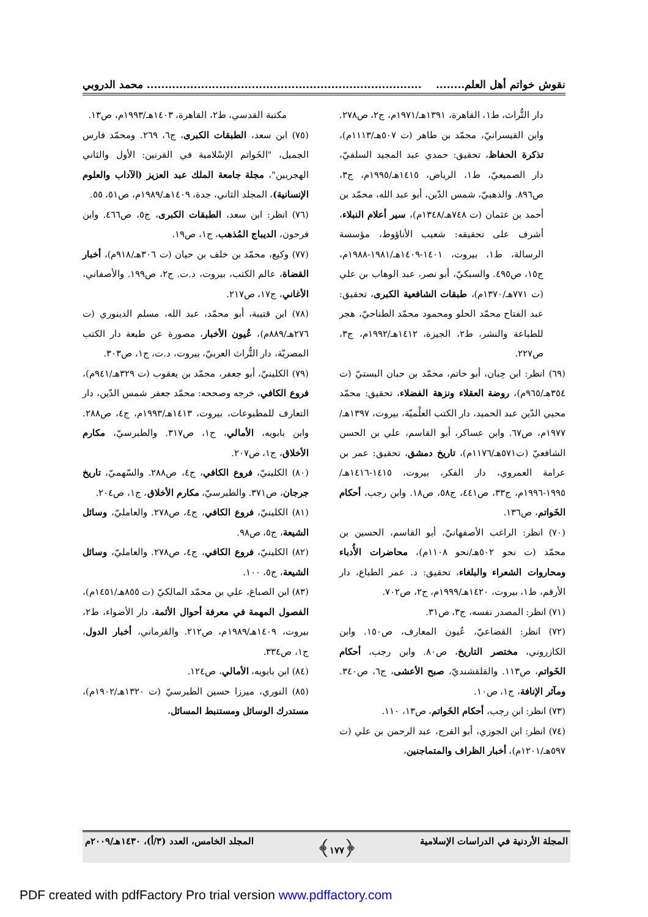نقوش خواتم أهل العلم.................................................................................... محمد الدروبي
دار التُّراث، ط١، القاهرة، ١٣٩١هـ/١٩٧١م، ج٢، ص٢٧٨. وابن القيسرانيّ، محمّد بن طاهر (ت ٥٠٧هـ/١١١٣م)، تذكرة الحفاظ، تحقيق: حمدي عبد المجيد السلفيّ، دار الصميعيّ، ط١، الرياض، ١٤١٥هـ/١٩٩٥م، ج٣، ص٨٩٦. والذهبيّ، شمس الدّين، أبو عبد الله، محمّد بن أحمد بن عثمان (ت ٧٤٨هـ/١٣٤٨م)، سير أعلام النبلاء، أشرف على تحقيقه: شعيب الأناؤوط، مؤسسة الرسالة، ط١، بيروت، ١٤٠١-١٤٠٩هـ/١٩٨١-١٩٨٨م، ج١٥، ص٤٩٥. والسبكيّ، أبو نصر، عبد الوهاب بن علي (ت ٧٧١هـ/١٣٧٠م)، طبقات الشافعية الكبرى، تحقيق: عبد الفتاح محمّد الحلو ومحمود محمّد الطناحيّ، هجر للطباعة والنشر، ط٢، الجيزة، ١٤١٢هـ/١٩٩٢م، ج٣، ص٢٢٧.
(٦٩) انظر: ابن حِبان، أبو حاتم، محمّد بن حبان البستيّ (ت ٣٥٤هـ/٩٦٥م)، روضة العقلاء ونزهة الفضلاء، تحقيق: محمّد محيي الدّين عبد الحميد، دار الكتب العلْميّة، بيروت، ١٣٩٧هـ/١٩٧٧م، ص٦٧. وابن عساكر، أبو القاسم، علي بن الحسن الشافعيّ (ت٥٧١هـ/١١٧٦م)، تاريخ دمشق، تحقيق: عمر بن عرامة العمروي، دار الفكر، بيروت، ١٤١٥-١٤١٦هـ/١٩٩٥-١٩٩٦م، ج٣٣، ص٤٤١، ج٥٨، ص١٨. وابن رجب، أحكام الخَواتم، ص١٣٦.
(٧٠) انظر: الراغب الأصفهانيّ، أبو القاسم، الحسين بن محمّد (ت نحو ٥٠٢هـ/نحو ١١٠٨م)، محاضرات الأُدباء ومحاروات الشعراء والبلغاء، تحقيق: د. عمر الطباع، دار الأرقم، ط١، بيروت، ١٤٢٠هـ/١٩٩٩م، ج٢، ص٧٠٢.
(٧١) انظر: المصدر نفسه، ج٣، ص٣١.
(٧٢) انظر: القضاعيّ، عُيون المعارف، ص١٥٠. وابن الكازروني، مختصر التاريخ، ص٨٠. وابن رجب، أحكام الخَواتم، ص١١٣. والقلقشنديّ، صبح الأعشى، ج٦، ص٣٤٠. ومآثر الإنافة، ج١، ص١٠.
(٧٣) انظر: ابن رجب، أحكام الخَواتم، ص١٣، ١١٠.
(٧٤) انظر: ابن الجوزي، أبو الفرج، عبد الرحمن بن علي (ت ٥٩٧هـ/١٢٠١م)، أخبار الظراف والمتماجنين،
مكتبة القدسي، ط٢، القاهرة، ١٤٠٣هـ/١٩٩٣م، ص١٣.
(٧٥) ابن سعد، الطبقات الكبرى، ج٦، ٢٦٩. ومحمّد فارس الجميل، "الخَواتم الإسْلامية في القرنين: الأول والثاني الهجريين"، مجلة جامعة الملك عبد العزيز (الآداب والعلوم الإنسانية)، المجلد الثاني، جدة، ١٤٠٩هـ/١٩٨٩م، ص٥١، ٥٥.
(٧٦) انظر: ابن سعد، الطبقات الكبرى، ج٥، ص٤٦٦. وابن فرحون، الديباج المُذهب، ج١، ص١٩.
(٧٧) وكيع، محمّد بن خلف بن حيان (ت ٣٠٦هـ/٩١٨م)، أخبار القضاة، عالم الكتب، بيروت، د.ت. ج٢، ص١٩٩. والأصفاني، الأغاني، ج١٧، ص٢١٧.
(٧٨) ابن قتيبة، أبو محمّد، عبد الله، مسلم الدينوري (ت ٢٧٦هـ/٨٨٩م)، عُيون الأخبار، مصورة عن طبعة دار الكتب المصريّة، دار التُّراث العربيّ، بيروت، د.ت، ج١، ص٣٠٣.
(٧٩) الكلينيّ، أبو جعفر، محمّد بن يعقوب (ت ٣٢٩هـ/٩٤١م)، فروع الكافي، خرجه وصححه: محمّد جعفر شمس الدّين، دار التعارف للمطبوعات، بيروت، ١٤١٣هـ/١٩٩٣م، ج٤، ص٢٨٨. وابن بابويه، الأمالي، ج١، ص٣١٧. والطبرسيّ، مكارم الأخلاق، ج١، ص٢٠٧.
(٨٠) الكلينيّ، فروع الكافي، ج٤، ص٢٨٨. والسّهميّ، تاريخ جرجان، ص٣٧١. والطبرسيّ، مكارم الأخلاق، ج١، ص٢٠٤.
(٨١) الكلينيّ، فروع الكافي، ج٤، ص٢٧٨. والعامليّ، وسائل الشيعة، ج٥، ص٩٨.
(٨٢) الكلينيّ، فروع الكافي، ج٤، ص٢٧٨. والعامليّ، وسائل الشيعة، ج٥، ١٠٠.
(٨٣) ابن الصباغ، علي بن محمّد المالكيّ (ت ٨٥٥هـ/١٤٥١م)، الفصول المهمة في معرفة أحوال الأئمة، دار الأضواء، ط٢، بيروت، ١٤٠٩هـ/١٩٨٩م، ص٢١٢. والقرماني، أخبار الدول، ج١، ص٣٣٤.
(٨٤) ابن بابويه، الأمالي، ص١٢٤.
(٨٥) النوري، ميرزا حسين الطبرسيّ (ت ١٣٢٠هـ/١٩٠٢م)، مستدرك الوسائل ومستنبط المسائل،
المجلة الأردنية في الدراسات الإسلامية ﴿١٧٧﴾ المجلد الخامس، العدد (٣/أ)، ١٤٣٠هـ/٢٠٠٩م
PDF created with pdfFactory Pro trial version www.pdffactory.com